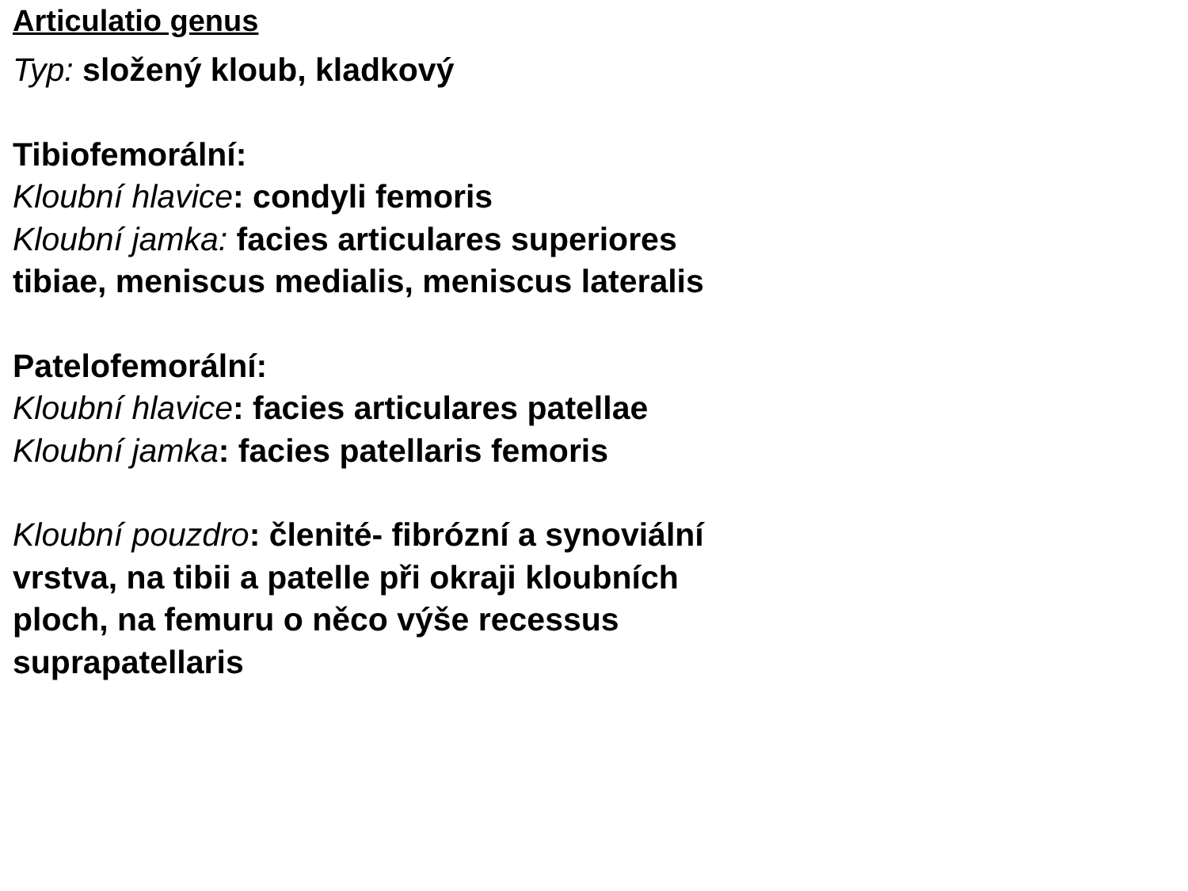Articulatio genus
Typ: složený kloub, kladkový
Tibiofemorální:
Kloubní hlavice: condyli femoris
Kloubní jamka: facies articulares superiores tibiae, meniscus medialis, meniscus lateralis
Patelofemorální:
Kloubní hlavice: facies articulares patellae
Kloubní jamka: facies patellaris femoris
Kloubní pouzdro: členité- fibrózní a synoviální vrstva, na tibii a patelle při okraji kloubních ploch, na femuru o něco výše recessus suprapatellaris